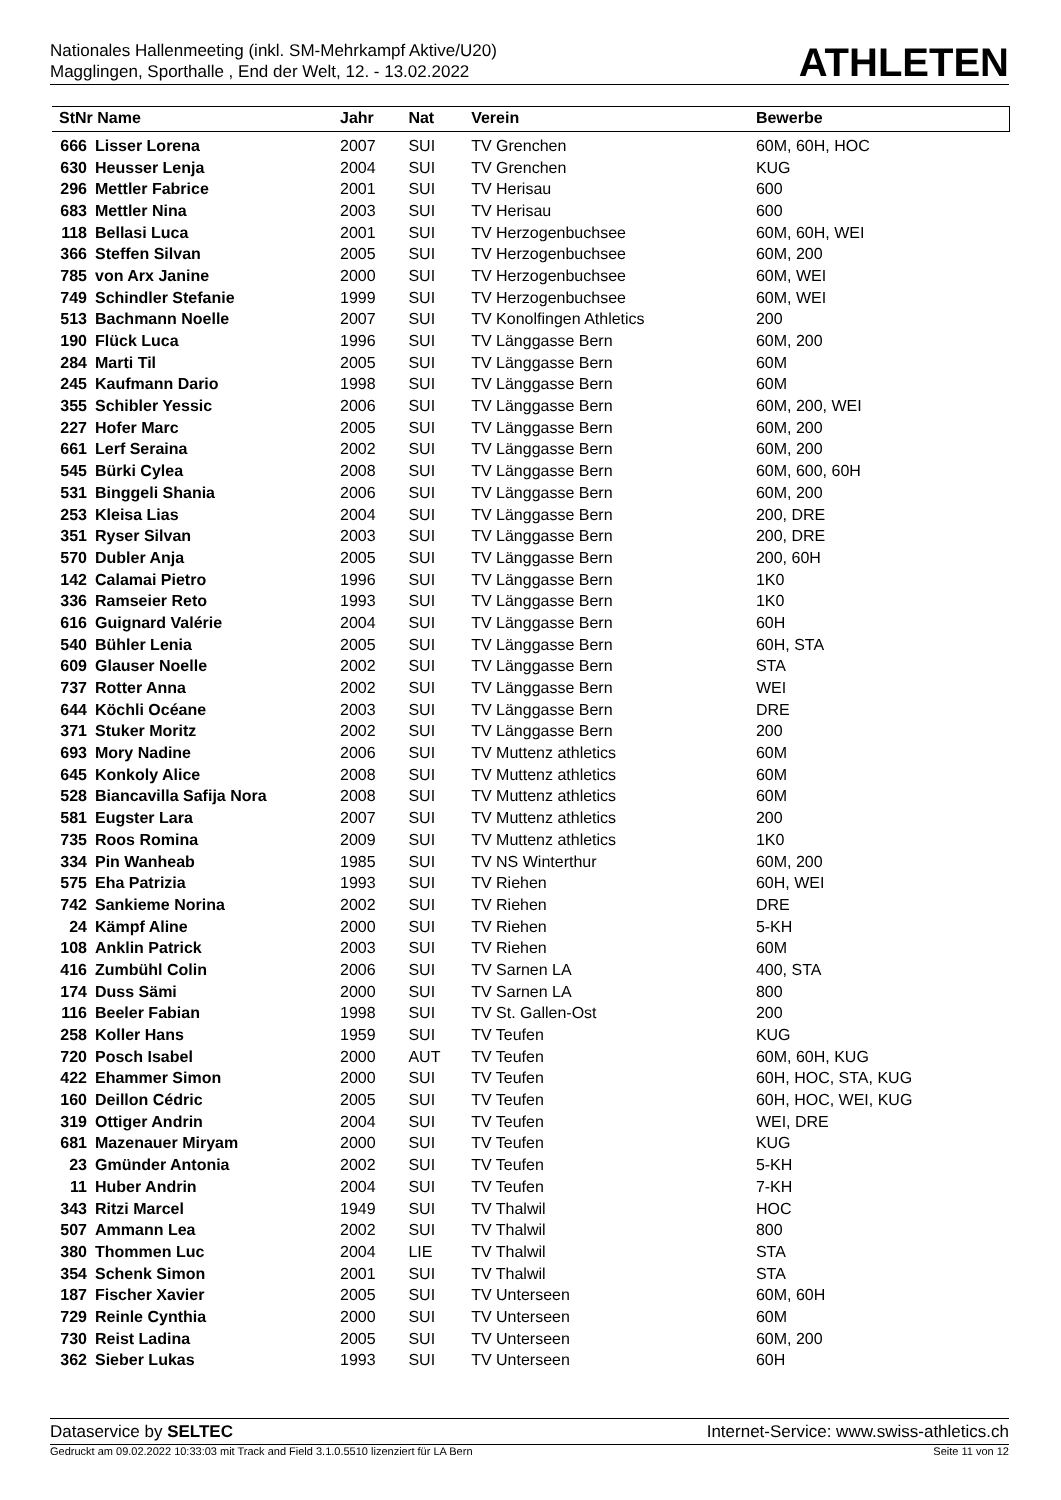Nationales Hallenmeeting (inkl. SM-Mehrkampf Aktive/U20)
Magglingen, Sporthalle , End der Welt, 12. - 13.02.2022
ATHLETEN
| StNr Name | | Jahr | Nat | Verein | Bewerbe |
| --- | --- | --- | --- | --- | --- |
| 666 | Lisser Lorena | 2007 | SUI | TV Grenchen | 60M, 60H, HOC |
| 630 | Heusser Lenja | 2004 | SUI | TV Grenchen | KUG |
| 296 | Mettler Fabrice | 2001 | SUI | TV Herisau | 600 |
| 683 | Mettler Nina | 2003 | SUI | TV Herisau | 600 |
| 118 | Bellasi Luca | 2001 | SUI | TV Herzogenbuchsee | 60M, 60H, WEI |
| 366 | Steffen Silvan | 2005 | SUI | TV Herzogenbuchsee | 60M, 200 |
| 785 | von Arx Janine | 2000 | SUI | TV Herzogenbuchsee | 60M, WEI |
| 749 | Schindler Stefanie | 1999 | SUI | TV Herzogenbuchsee | 60M, WEI |
| 513 | Bachmann Noelle | 2007 | SUI | TV Konolfingen Athletics | 200 |
| 190 | Flück Luca | 1996 | SUI | TV Länggasse Bern | 60M, 200 |
| 284 | Marti Til | 2005 | SUI | TV Länggasse Bern | 60M |
| 245 | Kaufmann Dario | 1998 | SUI | TV Länggasse Bern | 60M |
| 355 | Schibler Yessic | 2006 | SUI | TV Länggasse Bern | 60M, 200, WEI |
| 227 | Hofer Marc | 2005 | SUI | TV Länggasse Bern | 60M, 200 |
| 661 | Lerf Seraina | 2002 | SUI | TV Länggasse Bern | 60M, 200 |
| 545 | Bürki Cylea | 2008 | SUI | TV Länggasse Bern | 60M, 600, 60H |
| 531 | Binggeli Shania | 2006 | SUI | TV Länggasse Bern | 60M, 200 |
| 253 | Kleisa Lias | 2004 | SUI | TV Länggasse Bern | 200, DRE |
| 351 | Ryser Silvan | 2003 | SUI | TV Länggasse Bern | 200, DRE |
| 570 | Dubler Anja | 2005 | SUI | TV Länggasse Bern | 200, 60H |
| 142 | Calamai Pietro | 1996 | SUI | TV Länggasse Bern | 1K0 |
| 336 | Ramseier Reto | 1993 | SUI | TV Länggasse Bern | 1K0 |
| 616 | Guignard Valérie | 2004 | SUI | TV Länggasse Bern | 60H |
| 540 | Bühler Lenia | 2005 | SUI | TV Länggasse Bern | 60H, STA |
| 609 | Glauser Noelle | 2002 | SUI | TV Länggasse Bern | STA |
| 737 | Rotter Anna | 2002 | SUI | TV Länggasse Bern | WEI |
| 644 | Köchli Océane | 2003 | SUI | TV Länggasse Bern | DRE |
| 371 | Stuker Moritz | 2002 | SUI | TV Länggasse Bern | 200 |
| 693 | Mory Nadine | 2006 | SUI | TV Muttenz athletics | 60M |
| 645 | Konkoly Alice | 2008 | SUI | TV Muttenz athletics | 60M |
| 528 | Biancavilla Safija Nora | 2008 | SUI | TV Muttenz athletics | 60M |
| 581 | Eugster Lara | 2007 | SUI | TV Muttenz athletics | 200 |
| 735 | Roos Romina | 2009 | SUI | TV Muttenz athletics | 1K0 |
| 334 | Pin Wanheab | 1985 | SUI | TV NS Winterthur | 60M, 200 |
| 575 | Eha Patrizia | 1993 | SUI | TV Riehen | 60H, WEI |
| 742 | Sankieme Norina | 2002 | SUI | TV Riehen | DRE |
| 24 | Kämpf Aline | 2000 | SUI | TV Riehen | 5-KH |
| 108 | Anklin Patrick | 2003 | SUI | TV Riehen | 60M |
| 416 | Zumbühl Colin | 2006 | SUI | TV Sarnen LA | 400, STA |
| 174 | Duss Sämi | 2000 | SUI | TV Sarnen LA | 800 |
| 116 | Beeler Fabian | 1998 | SUI | TV St. Gallen-Ost | 200 |
| 258 | Koller Hans | 1959 | SUI | TV Teufen | KUG |
| 720 | Posch Isabel | 2000 | AUT | TV Teufen | 60M, 60H, KUG |
| 422 | Ehammer Simon | 2000 | SUI | TV Teufen | 60H, HOC, STA, KUG |
| 160 | Deillon Cédric | 2005 | SUI | TV Teufen | 60H, HOC, WEI, KUG |
| 319 | Ottiger Andrin | 2004 | SUI | TV Teufen | WEI, DRE |
| 681 | Mazenauer Miryam | 2000 | SUI | TV Teufen | KUG |
| 23 | Gmünder Antonia | 2002 | SUI | TV Teufen | 5-KH |
| 11 | Huber Andrin | 2004 | SUI | TV Teufen | 7-KH |
| 343 | Ritzi Marcel | 1949 | SUI | TV Thalwil | HOC |
| 507 | Ammann Lea | 2002 | SUI | TV Thalwil | 800 |
| 380 | Thommen Luc | 2004 | LIE | TV Thalwil | STA |
| 354 | Schenk Simon | 2001 | SUI | TV Thalwil | STA |
| 187 | Fischer Xavier | 2005 | SUI | TV Unterseen | 60M, 60H |
| 729 | Reinle Cynthia | 2000 | SUI | TV Unterseen | 60M |
| 730 | Reist Ladina | 2005 | SUI | TV Unterseen | 60M, 200 |
| 362 | Sieber Lukas | 1993 | SUI | TV Unterseen | 60H |
Dataservice by SELTEC Internet-Service: www.swiss-athletics.ch
Gedruckt am 09.02.2022 10:33:03 mit Track and Field 3.1.0.5510 lizenziert für LA Bern Seite 11 von 12